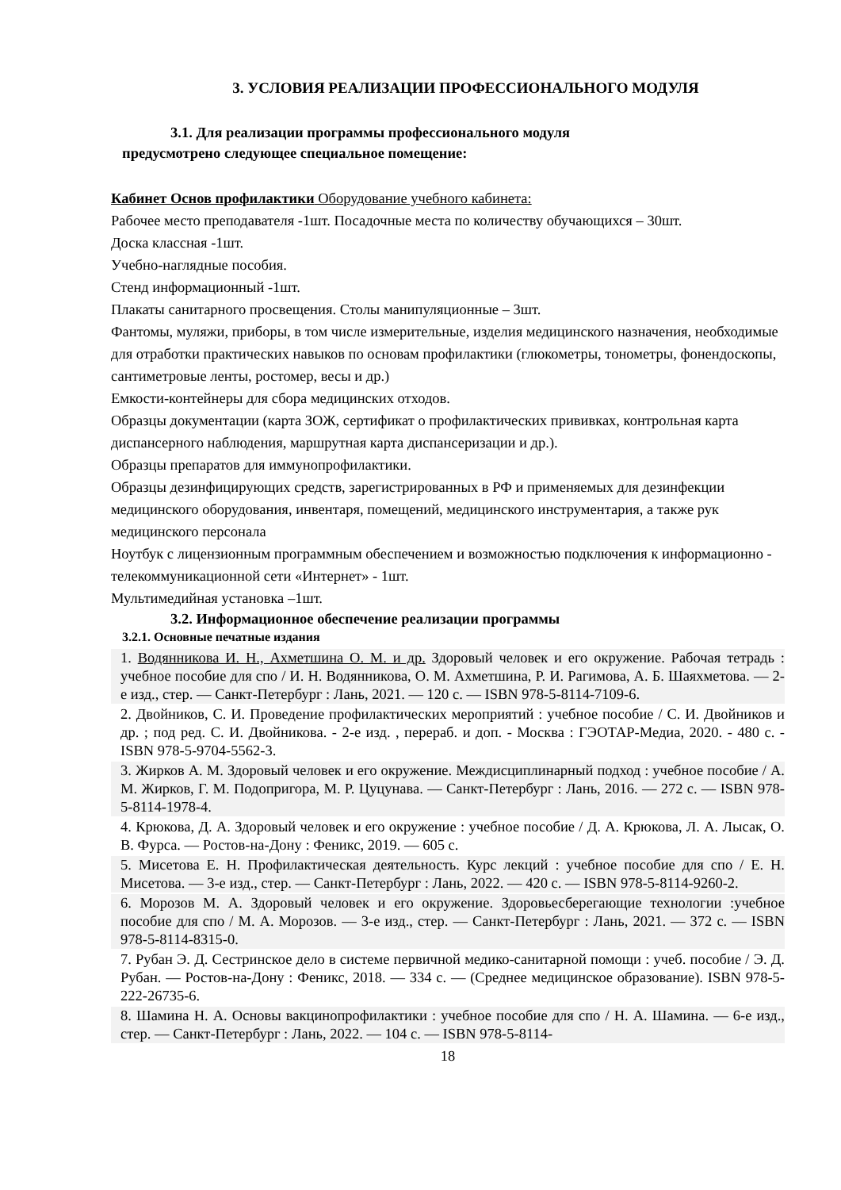3. УСЛОВИЯ РЕАЛИЗАЦИИ ПРОФЕССИОНАЛЬНОГО МОДУЛЯ
3.1. Для реализации программы профессионального модуля
предусмотрено следующее специальное помещение:
Кабинет Основ профилактики Оборудование учебного кабинета:
Рабочее место преподавателя -1шт. Посадочные места по количеству обучающихся – 30шт.
Доска классная -1шт.
Учебно-наглядные пособия.
Стенд информационный -1шт.
Плакаты санитарного просвещения. Столы манипуляционные – 3шт.
Фантомы, муляжи, приборы, в том числе измерительные, изделия медицинского назначения, необходимые для отработки практических навыков по основам профилактики (глюкометры, тонометры, фонендоскопы, сантиметровые ленты, ростомер, весы и др.)
Емкости-контейнеры для сбора медицинских отходов.
Образцы документации (карта ЗОЖ, сертификат о профилактических прививках, контрольная карта диспансерного наблюдения, маршрутная карта диспансеризации и др.).
Образцы препаратов для иммунопрофилактики.
Образцы дезинфицирующих средств, зарегистрированных в РФ и применяемых для дезинфекции медицинского оборудования, инвентаря, помещений, медицинского инструментария, а также рук медицинского персонала
Ноутбук с лицензионным программным обеспечением и возможностью подключения к информационно - телекоммуникационной сети «Интернет» - 1шт.
Мультимедийная установка –1шт.
3.2. Информационное обеспечение реализации программы
3.2.1. Основные печатные издания
1. Водянникова И. Н., Ахметшина О. М. и др. Здоровый человек и его окружение. Рабочая тетрадь : учебное пособие для спо / И. Н. Водянникова, О. М. Ахметшина, Р. И. Рагимова, А. Б. Шаяхметова. — 2-е изд., стер. — Санкт-Петербург : Лань, 2021. — 120 с. — ISBN 978-5-8114-7109-6.
2. Двойников, С. И. Проведение профилактических мероприятий : учебное пособие / С. И. Двойников и др. ; под ред. С. И. Двойникова. - 2-е изд. , перераб. и доп. - Москва : ГЭОТАР-Медиа, 2020. - 480 с. - ISBN 978-5-9704-5562-3.
3. Жирков А. М. Здоровый человек и его окружение. Междисциплинарный подход : учебное пособие / А. М. Жирков, Г. М. Подопригора, М. Р. Цуцунава. — Санкт-Петербург : Лань, 2016. — 272 с. — ISBN 978-5-8114-1978-4.
4. Крюкова, Д. А. Здоровый человек и его окружение : учебное пособие / Д. А. Крюкова, Л. А. Лысак, О. В. Фурса. — Ростов-на-Дону : Феникс, 2019. — 605 с.
5. Мисетова Е. Н. Профилактическая деятельность. Курс лекций : учебное пособие для спо / Е. Н. Мисетова. — 3-е изд., стер. — Санкт-Петербург : Лань, 2022. — 420 с. — ISBN 978-5-8114-9260-2.
6. Морозов М. А. Здоровый человек и его окружение. Здоровьесберегающие технологии :учебное пособие для спо / М. А. Морозов. — 3-е изд., стер. — Санкт-Петербург : Лань, 2021. — 372 с. — ISBN 978-5-8114-8315-0.
7. Рубан Э. Д. Сестринское дело в системе первичной медико-санитарной помощи : учеб. пособие / Э. Д. Рубан. — Ростов-на-Дону : Феникс, 2018. — 334 с. — (Среднее медицинское образование). ISBN 978-5-222-26735-6.
8. Шамина Н. А. Основы вакцинопрофилактики : учебное пособие для спо / Н. А. Шамина. — 6-е изд., стер. — Санкт-Петербург : Лань, 2022. — 104 с. — ISBN 978-5-8114-
18